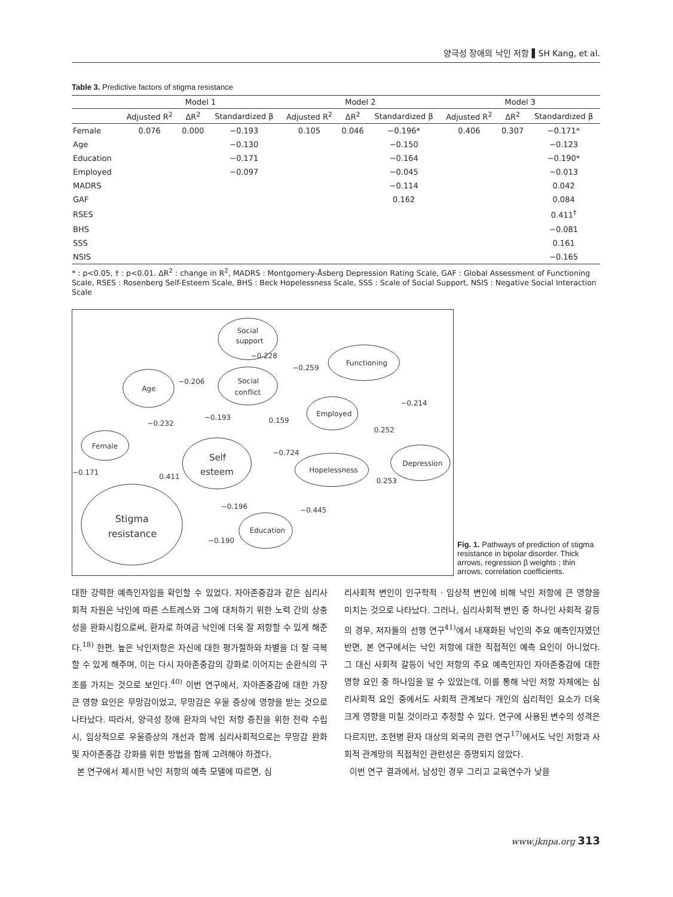양극성 장애의 낙인 저항 ▌SH Kang, et al.
Table 3. Predictive factors of stigma resistance
| | Model 1 | | | Model 2 | | | Model 3 | | |
| --- | --- | --- | --- | --- | --- | --- | --- | --- | --- |
| | Adjusted R<sup>2</sup> | ΔR<sup>2</sup> | Standardized β | Adjusted R<sup>2</sup> | ΔR<sup>2</sup> | Standardized β | Adjusted R<sup>2</sup> | ΔR<sup>2</sup> | Standardized β |
| Female | 0.076 | 0.000 | −0.193 | 0.105 | 0.046 | −0.196* | 0.406 | 0.307 | −0.171* |
| Age | | | −0.130 | | | −0.150 | | | −0.123 |
| Education | | | −0.171 | | | −0.164 | | | −0.190* |
| Employed | | | −0.097 | | | −0.045 | | | −0.013 |
| MADRS | | | | | | −0.114 | | | 0.042 |
| GAF | | | | | | 0.162 | | | 0.084 |
| RSES | | | | | | | | | 0.411<sup>†</sup> |
| BHS | | | | | | | | | −0.081 |
| SSS | | | | | | | | | 0.161 |
| NSIS | | | | | | | | | −0.165 |
* : p<0.05, † : p<0.01. ΔR<sup>2</sup> : change in R<sup>2</sup>, MADRS : Montgomery-Åsberg Depression Rating Scale, GAF : Global Assessment of Functioning Scale, RSES : Rosenberg Self-Esteem Scale, BHS : Beck Hopelessness Scale, SSS : Scale of Social Support, NSIS : Negative Social Interaction Scale
Social
support
Social
conflict
Age
Functioning
Employed
Female
Self
esteem
Hopelessness
Depression
Stigma
resistance
Education
−0.228
−0.259
−0.206
−0.214
−0.193
0.159
−0.232
0.252
−0.724
−0.171
0.411
0.253
−0.196
−0.445
−0.190
Fig. 1. Pathways of prediction of stigma resistance in bipolar disorder. Thick arrows, regression β weights ; thin arrows, correlation coefficients.
대한 강력한 예측인자임을 확인할 수 있었다. 자아존중감과 같은 심리사회적 자원은 낙인에 따른 스트레스와 그에 대처하기 위한 노력 간의 상충성을 완화시킴으로써, 환자로 하여금 낙인에 더욱 잘 저항할 수 있게 해준다.<sup>18)</sup> 한편, 높은 낙인저항은 자신에 대한 평가절하와 차별을 더 잘 극복할 수 있게 해주며, 이는 다시 자아존중감의 강화로 이어지는 순환식의 구조를 가지는 것으로 보인다.<sup>40)</sup> 이번 연구에서, 자아존중감에 대한 가장 큰 영향 요인은 무망감이었고, 무망감은 우울 증상에 영향을 받는 것으로 나타났다. 따라서, 양극성 장애 환자의 낙인 저항 증진을 위한 전략 수립 시, 임상적으로 우울증상의 개선과 함께 심리사회적으로는 무망감 완화 및 자아존중감 강화를 위한 방법을 함께 고려해야 하겠다.
본 연구에서 제시한 낙인 저항의 예측 모델에 따르면, 심
리사회적 변인이 인구학적 · 임상적 변인에 비해 낙인 저항에 큰 영향을 미치는 것으로 나타났다. 그러나, 심리사회적 변인 중 하나인 사회적 갈등의 경우, 저자들의 선행 연구<sup>41)</sup>에서 내재화된 낙인의 주요 예측인자였던 반면, 본 연구에서는 낙인 저항에 대한 직접적인 예측 요인이 아니었다. 그 대신 사회적 갈등이 낙인 저항의 주요 예측인자인 자아존중감에 대한 영향 요인 중 하나임을 알 수 있었는데, 이를 통해 낙인 저항 자체에는 심리사회적 요인 중에서도 사회적 관계보다 개인의 심리적인 요소가 더욱 크게 영향을 미칠 것이라고 추정할 수 있다. 연구에 사용된 변수의 성격은 다르지만, 조현병 환자 대상의 외국의 관련 연구<sup>17)</sup>에서도 낙인 저항과 사회적 관계망의 직접적인 관련성은 증명되지 않았다.
이번 연구 결과에서, 남성인 경우 그리고 교육연수가 낮을
www.jknpa.org 313